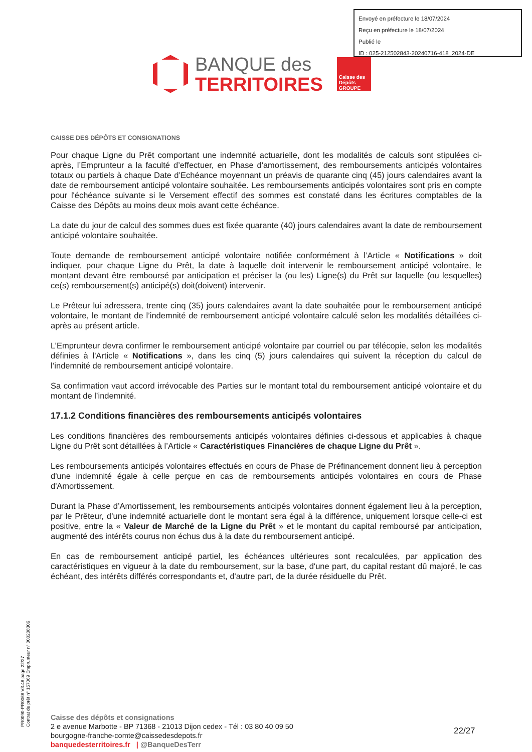Envoyé en préfecture le 18/07/2024
Reçu en préfecture le 18/07/2024
Publié le
ID : 025-212502843-20240716-418_2024-DE
BANQUE des
TERRITOIRES
Caisse des Dépôts GROUPE
CAISSE DES DÉPÔTS ET CONSIGNATIONS
Pour chaque Ligne du Prêt comportant une indemnité actuarielle, dont les modalités de calculs sont stipulées ci-après, l’Emprunteur a la faculté d’effectuer, en Phase d'amortissement, des remboursements anticipés volontaires totaux ou partiels à chaque Date d’Echéance moyennant un préavis de quarante cinq (45) jours calendaires avant la date de remboursement anticipé volontaire souhaitée. Les remboursements anticipés volontaires sont pris en compte pour l'échéance suivante si le Versement effectif des sommes est constaté dans les écritures comptables de la Caisse des Dépôts au moins deux mois avant cette échéance.
La date du jour de calcul des sommes dues est fixée quarante (40) jours calendaires avant la date de remboursement anticipé volontaire souhaitée.
Toute demande de remboursement anticipé volontaire notifiée conformément à l’Article « Notifications » doit indiquer, pour chaque Ligne du Prêt, la date à laquelle doit intervenir le remboursement anticipé volontaire, le montant devant être remboursé par anticipation et préciser la (ou les) Ligne(s) du Prêt sur laquelle (ou lesquelles) ce(s) remboursement(s) anticipé(s) doit(doivent) intervenir.
Le Prêteur lui adressera, trente cinq (35) jours calendaires avant la date souhaitée pour le remboursement anticipé volontaire, le montant de l’indemnité de remboursement anticipé volontaire calculé selon les modalités détaillées ci-après au présent article.
L’Emprunteur devra confirmer le remboursement anticipé volontaire par courriel ou par télécopie, selon les modalités définies à l'Article « Notifications », dans les cinq (5) jours calendaires qui suivent la réception du calcul de l’indemnité de remboursement anticipé volontaire.
Sa confirmation vaut accord irrévocable des Parties sur le montant total du remboursement anticipé volontaire et du montant de l’indemnité.
17.1.2 Conditions financières des remboursements anticipés volontaires
Les conditions financières des remboursements anticipés volontaires définies ci-dessous et applicables à chaque Ligne du Prêt sont détaillées à l’Article « Caractéristiques Financières de chaque Ligne du Prêt ».
Les remboursements anticipés volontaires effectués en cours de Phase de Préfinancement donnent lieu à perception d'une indemnité égale à celle perçue en cas de remboursements anticipés volontaires en cours de Phase d'Amortissement.
Durant la Phase d’Amortissement, les remboursements anticipés volontaires donnent également lieu à la perception, par le Prêteur, d’une indemnité actuarielle dont le montant sera égal à la différence, uniquement lorsque celle-ci est positive, entre la « Valeur de Marché de la Ligne du Prêt » et le montant du capital remboursé par anticipation, augmenté des intérêts courus non échus dus à la date du remboursement anticipé.
En cas de remboursement anticipé partiel, les échéances ultérieures sont recalculées, par application des caractéristiques en vigueur à la date du remboursement, sur la base, d'une part, du capital restant dû majoré, le cas échéant, des intérêts différés correspondants et, d'autre part, de la durée résiduelle du Prêt.
PR0090-PR0068 V3.48 page 22/27
Contrat de prêt n° 157069 Emprunteur n° 000208306
Caisse des dépôts et consignations
2 e avenue Marbotte - BP 71368 - 21013 Dijon cedex - Tél : 03 80 40 09 50
bourgogne-franche-comte@caissedesdepots.fr
banquedesterritoires.fr | @BanqueDesTerr
22/27